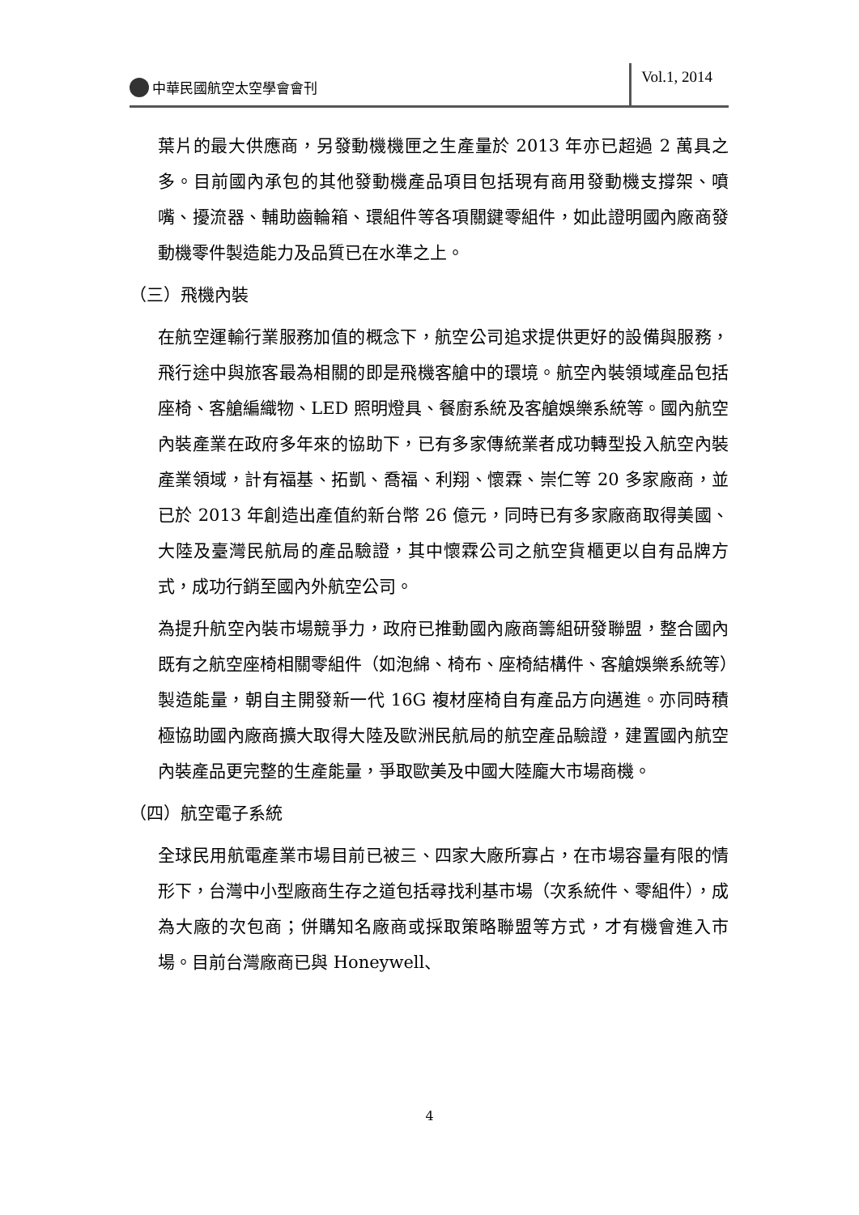中華民國航空太空學會會刊
Vol.1, 2014
葉片的最大供應商，另發動機機匣之生產量於 2013 年亦已超過 2 萬具之多。目前國內承包的其他發動機產品項目包括現有商用發動機支撐架、噴嘴、擾流器、輔助齒輪箱、環組件等各項關鍵零組件，如此證明國內廠商發動機零件製造能力及品質已在水準之上。
（三）飛機內裝
在航空運輸行業服務加值的概念下，航空公司追求提供更好的設備與服務，飛行途中與旅客最為相關的即是飛機客艙中的環境。航空內裝領域產品包括座椅、客艙編織物、LED 照明燈具、餐廚系統及客艙娛樂系統等。國內航空內裝產業在政府多年來的協助下，已有多家傳統業者成功轉型投入航空內裝產業領域，計有福基、拓凱、喬福、利翔、懷霖、崇仁等 20 多家廠商，並已於 2013 年創造出產值約新台幣 26 億元，同時已有多家廠商取得美國、大陸及臺灣民航局的產品驗證，其中懷霖公司之航空貨櫃更以自有品牌方式，成功行銷至國內外航空公司。
為提升航空內裝市場競爭力，政府已推動國內廠商籌組研發聯盟，整合國內既有之航空座椅相關零組件（如泡綿、椅布、座椅結構件、客艙娛樂系統等）製造能量，朝自主開發新一代 16G 複材座椅自有產品方向邁進。亦同時積極協助國內廠商擴大取得大陸及歐洲民航局的航空產品驗證，建置國內航空內裝產品更完整的生產能量，爭取歐美及中國大陸龐大市場商機。
（四）航空電子系統
全球民用航電產業市場目前已被三、四家大廠所寡占，在市場容量有限的情形下，台灣中小型廠商生存之道包括尋找利基市場（次系統件、零組件），成為大廠的次包商；併購知名廠商或採取策略聯盟等方式，才有機會進入市場。目前台灣廠商已與 Honeywell、
4